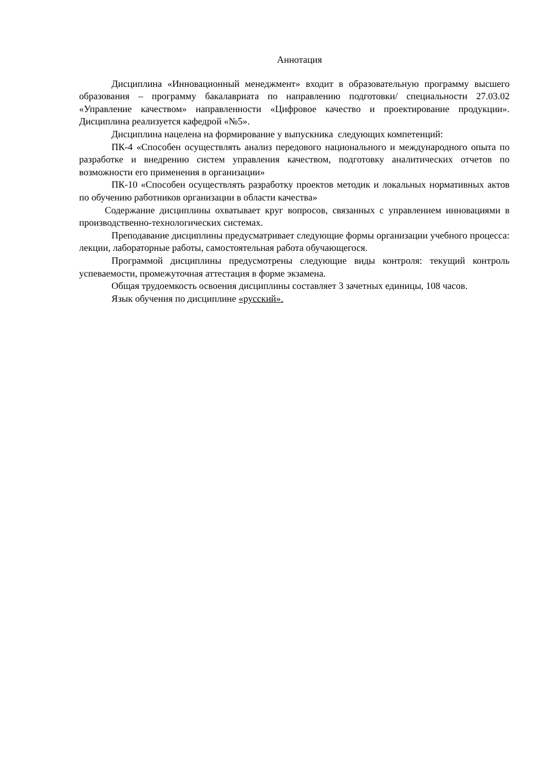Аннотация
Дисциплина «Инновационный менеджмент» входит в образовательную программу высшего образования – программу бакалавриата по направлению подготовки/ специальности 27.03.02 «Управление качеством» направленности «Цифровое качество и проектирование продукции». Дисциплина реализуется кафедрой «№5».
Дисциплина нацелена на формирование у выпускника следующих компетенций:
ПК-4 «Способен осуществлять анализ передового национального и международного опыта по разработке и внедрению систем управления качеством, подготовку аналитических отчетов по возможности его применения в организации»
ПК-10 «Способен осуществлять разработку проектов методик и локальных нормативных актов по обучению работников организации в области качества»
Содержание дисциплины охватывает круг вопросов, связанных с управлением инновациями в производственно-технологических системах.
Преподавание дисциплины предусматривает следующие формы организации учебного процесса: лекции, лабораторные работы, самостоятельная работа обучающегося.
Программой дисциплины предусмотрены следующие виды контроля: текущий контроль успеваемости, промежуточная аттестация в форме экзамена.
Общая трудоемкость освоения дисциплины составляет 3 зачетных единицы, 108 часов.
Язык обучения по дисциплине «русский».